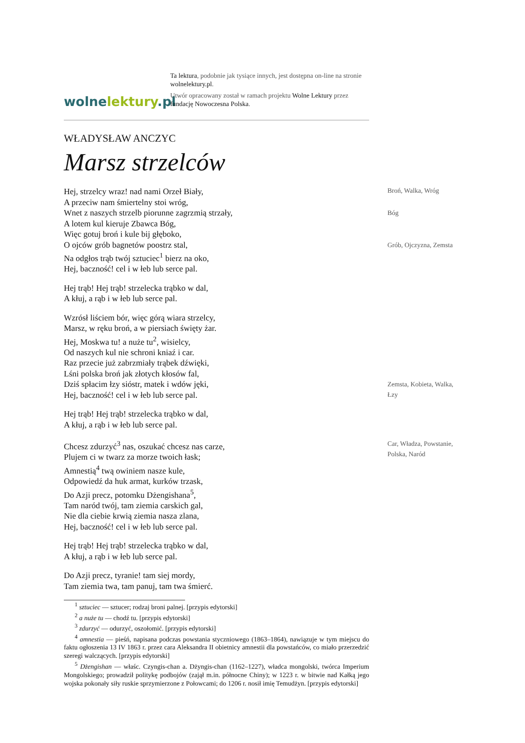wolnelektury.pl
Ta lektura, podobnie jak tysiące innych, jest dostępna on-line na stronie wolnelektury.pl.
Utwór opracowany został w ramach projektu Wolne Lektury przez fundację Nowoczesna Polska.
WŁADYSŁAW ANCZYC
Marsz strzelców
Hej, strzelcy wraz! nad nami Orzeł Biały, Broń, Walka, Wróg
A przeciw nam śmiertelny stoi wróg,
Wnet z naszych strzelb piorunne zagrzmią strzały, Bóg
A lotem kul kieruje Zbawca Bóg,
Więc gotuj broń i kule bij głęboko,
O ojców grób bagnetów poostrz stal, Grób, Ojczyzna, Zemsta
Na odgłos trąb twój sztuciec<sup>1</sup> bierz na oko,
Hej, baczność! cel i w łeb lub serce pal.
Hej trąb! Hej trąb! strzelecka trąbko w dal,
A kłuj, a rąb i w łeb lub serce pal.
Wzrósł liściem bór, więc górą wiara strzelcy,
Marsz, w ręku broń, a w piersiach święty żar.
Hej, Moskwa tu! a nuże tu<sup>2</sup>, wisielcy,
Od naszych kul nie schroni kniaź i car.
Raz przecie już zabrzmiały trąbek dźwięki,
Lśni polska broń jak złotych kłosów fal,
Dziś spłacim łzy sióstr, matek i wdów jęki, Zemsta, Kobieta, Walka, Łzy
Hej, baczność! cel i w łeb lub serce pal.
Hej trąb! Hej trąb! strzelecka trąbko w dal,
A kłuj, a rąb i w łeb lub serce pal.
Chcesz zdurzyć<sup>3</sup> nas, oszukać chcesz nas carze, Car, Władza, Powstanie, Polska, Naród
Plujem ci w twarz za morze twoich łask;
Amnestią<sup>4</sup> twą owiniem nasze kule,
Odpowiedź da huk armat, kurków trzask,
Do Azji precz, potomku Dżengishana<sup>5</sup>,
Tam naród twój, tam ziemia carskich gal,
Nie dla ciebie krwią ziemia nasza zlana,
Hej, baczność! cel i w łeb lub serce pal.
Hej trąb! Hej trąb! strzelecka trąbko w dal,
A kłuj, a rąb i w łeb lub serce pal.
Do Azji precz, tyranie! tam siej mordy,
Tam ziemia twa, tam panuj, tam twa śmierć.
<sup>1</sup> sztuciec — sztucer; rodzaj broni palnej. [przypis edytorski]
<sup>2</sup> a nuże tu — chodź tu. [przypis edytorski]
<sup>3</sup> zdurzyć — odurzyć, oszołomić. [przypis edytorski]
<sup>4</sup> amnestia — pieśń, napisana podczas powstania styczniowego (1863–1864), nawiązuje w tym miejscu do faktu ogłoszenia 13 IV 1863 r. przez cara Aleksandra II obietnicy amnestii dla powstańców, co miało przerzedzić szeregi walczących. [przypis edytorski]
<sup>5</sup> Dżengishan — właśc. Czyngis-chan a. Dżyngis-chan (1162–1227), władca mongolski, twórca Imperium Mongolskiego; prowadził politykę podbojów (zajął m.in. północne Chiny); w 1223 r. w bitwie nad Kałką jego wojska pokonały siły ruskie sprzymierzone z Połowcami; do 1206 r. nosił imię Temudżyn. [przypis edytorski]